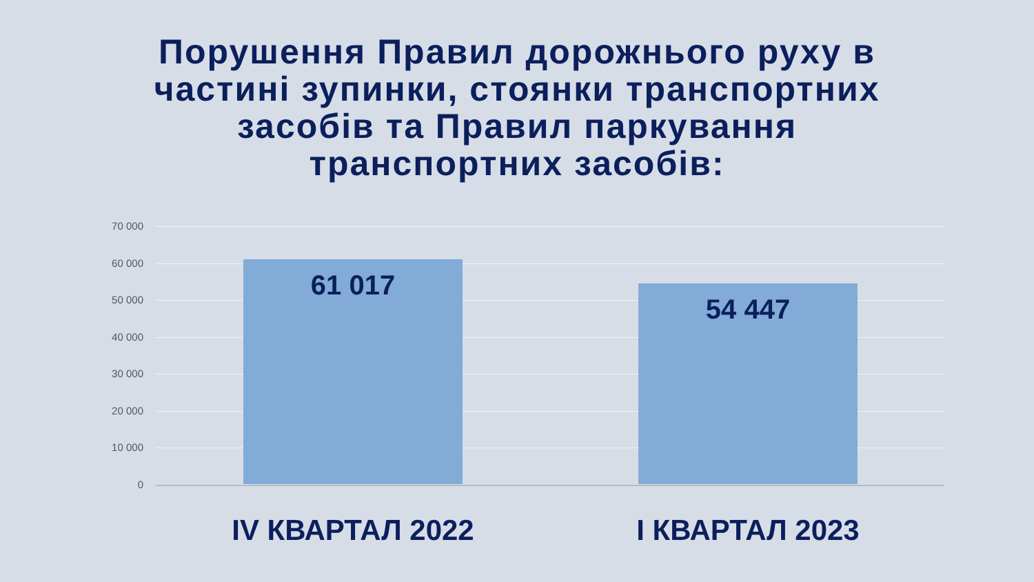Порушення Правил дорожнього руху в
частині зупинки, стоянки транспортних
засобів та Правил паркування
транспортних засобів:
70 000
60 000
50 000
40 000
30 000
20 000
10 000
0
61 017 54 447
IV КВАРТАЛ 2022 І КВАРТАЛ 2023